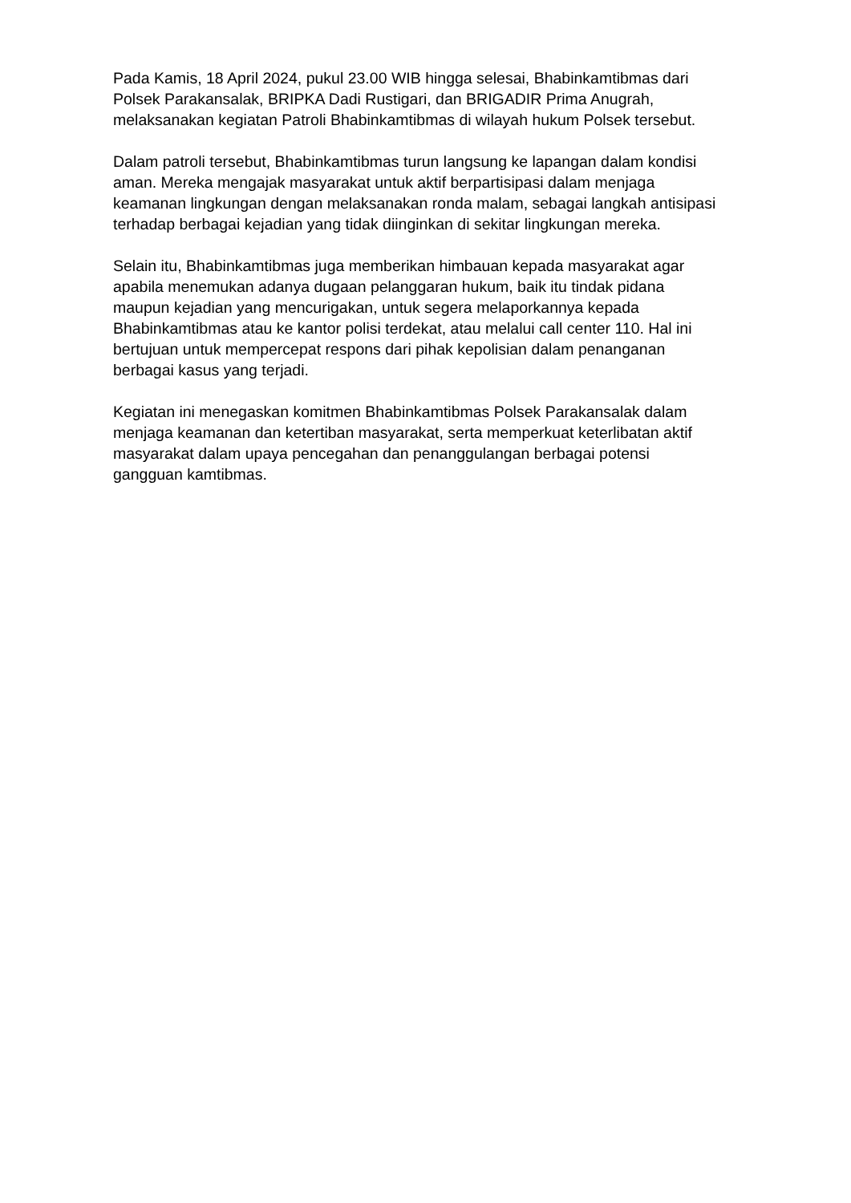Pada Kamis, 18 April 2024, pukul 23.00 WIB hingga selesai, Bhabinkamtibmas dari Polsek Parakansalak, BRIPKA Dadi Rustigari, dan BRIGADIR Prima Anugrah, melaksanakan kegiatan Patroli Bhabinkamtibmas di wilayah hukum Polsek tersebut.
Dalam patroli tersebut, Bhabinkamtibmas turun langsung ke lapangan dalam kondisi aman. Mereka mengajak masyarakat untuk aktif berpartisipasi dalam menjaga keamanan lingkungan dengan melaksanakan ronda malam, sebagai langkah antisipasi terhadap berbagai kejadian yang tidak diinginkan di sekitar lingkungan mereka.
Selain itu, Bhabinkamtibmas juga memberikan himbauan kepada masyarakat agar apabila menemukan adanya dugaan pelanggaran hukum, baik itu tindak pidana maupun kejadian yang mencurigakan, untuk segera melaporkannya kepada Bhabinkamtibmas atau ke kantor polisi terdekat, atau melalui call center 110. Hal ini bertujuan untuk mempercepat respons dari pihak kepolisian dalam penanganan berbagai kasus yang terjadi.
Kegiatan ini menegaskan komitmen Bhabinkamtibmas Polsek Parakansalak dalam menjaga keamanan dan ketertiban masyarakat, serta memperkuat keterlibatan aktif masyarakat dalam upaya pencegahan dan penanggulangan berbagai potensi gangguan kamtibmas.